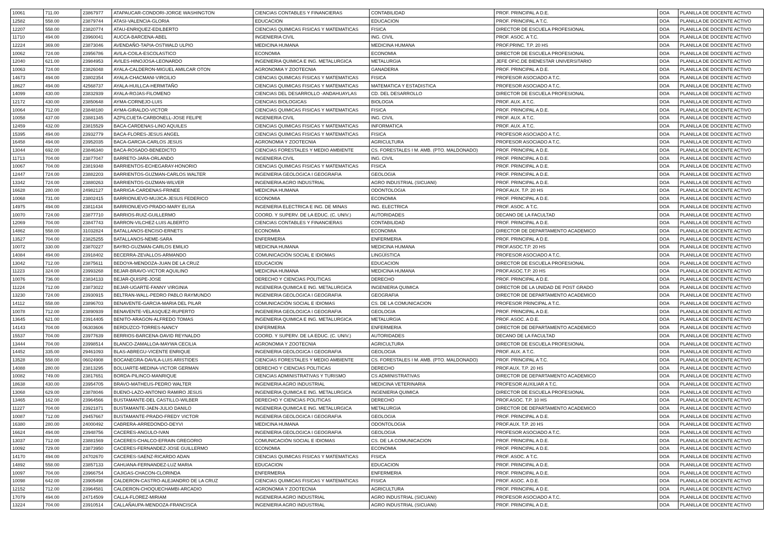| 10061 | 711.00 | 23867977 | ATAPAUCAR-CONDORI-JORGE WASHINGTON | CIENCIAS CONTABLES Y FINANCIERAS | CONTABILIDAD | PROF. PRINCIPAL A D.E. | DOA | PLANILLA DE DOCENTE ACTIVO |
| 12582 | 558.00 | 23879744 | ATASI-VALENCIA-GLORIA | EDUCACION | EDUCACION | PROF. PRINCIPAL A T.C. | DOA | PLANILLA DE DOCENTE ACTIVO |
| 12207 | 558.00 | 23820774 | ATAU-ENRIQUEZ-EDILBERTO | CIENCIAS QUIMICAS FISICAS Y MATEMATICAS | FISICA | DIRECTOR DE ESCUELA PROFESIONAL | DOA | PLANILLA DE DOCENTE ACTIVO |
| 11710 | 494.00 | 23960041 | AUCCA-BARCENA-ABEL | INGENIERIA CIVIL | ING. CIVIL | PROF. ASOC. A T.C. | DOA | PLANILLA DE DOCENTE ACTIVO |
| 12224 | 369.00 | 23873046 | AVENDAÑO-TAPIA-OSTWALD ULPIO | MEDICINA HUMANA | MEDICINA HUMANA | PROF.PRINC. T.P. 20 HS | DOA | PLANILLA DE DOCENTE ACTIVO |
| 10062 | 724.00 | 23956786 | AVILA-COILA-ESCOLASTICO | ECONOMIA | ECONOMIA | DIRECTOR DE ESCUELA PROFESIONAL | DOA | PLANILLA DE DOCENTE ACTIVO |
| 12040 | 621.00 | 23984953 | AVILES-HINOJOSA-LEONARDO | INGENIERIA QUIMICA E ING. METALURGICA | METALURGIA | JEFE OFIC.DE BIENESTAR UNIVERSITARIO | DOA | PLANILLA DE DOCENTE ACTIVO |
| 10063 | 724.00 | 23826048 | AYALA-CALDERON-MIGUEL AMILCAR OTON | AGRONOMIA Y ZOOTECNIA | GANADERIA | PROF. PRINCIPAL A D.E. | DOA | PLANILLA DE DOCENTE ACTIVO |
| 14673 | 494.00 | 23802354 | AYALA-CHACMANI-VIRGILIO | CIENCIAS QUIMICAS FISICAS Y MATEMATICAS | FISICA | PROFESOR ASOCIADO A T.C. | DOA | PLANILLA DE DOCENTE ACTIVO |
| 18627 | 494.00 | 42568737 | AYALA-HUILLCA-HERMITAÑO | CIENCIAS QUIMICAS FISICAS Y MATEMATICAS | MATEMATICA Y ESTADISTICA | PROFESOR ASOCIADO A T.C. | DOA | PLANILLA DE DOCENTE ACTIVO |
| 14099 | 430.00 | 23832939 | AYALA-ROJAS-FILOMENO | CIENCIAS DEL DESARROLLO -ANDAHUAYLAS | CD. DEL DESARROLLO | DIRECTOR DE ESCUELA PROFESIONAL | DOA | PLANILLA DE DOCENTE ACTIVO |
| 12172 | 430.00 | 23850648 | AYMA-CORNEJO-LUIS | CIENCIAS BIOLOGICAS | BIOLOGIA | PROF. AUX. A T.C. | DOA | PLANILLA DE DOCENTE ACTIVO |
| 10064 | 712.00 | 23848180 | AYMA-GIRALDO-VICTOR | CIENCIAS QUIMICAS FISICAS Y MATEMATICAS | FISICA | PROF. PRINCIPAL A D.E. | DOA | PLANILLA DE DOCENTE ACTIVO |
| 10058 | 437.00 | 23881345 | AZPILCUETA-CARBONELL-JOSE FELIPE | INGENIERIA CIVIL | ING. CIVIL | PROF. AUX. A T.C. | DOA | PLANILLA DE DOCENTE ACTIVO |
| 12459 | 432.00 | 23815529 | BACA-CARDENAS-LINO AQUILES | CIENCIAS QUIMICAS FISICAS Y MATEMATICAS | INFORMATICA | PROF. AUX. A T.C. | DOA | PLANILLA DE DOCENTE ACTIVO |
| 15395 | 494.00 | 23932779 | BACA-FLORES-JESUS ANGEL | CIENCIAS QUIMICAS FISICAS Y MATEMATICAS | FISICA | PROFESOR ASOCIADO A T.C. | DOA | PLANILLA DE DOCENTE ACTIVO |
| 16458 | 494.00 | 23952035 | BACA-GARCIA-CARLOS JESUS | AGRONOMIA Y ZOOTECNIA | AGRICULTURA | PROFESOR ASOCIADO A T.C. | DOA | PLANILLA DE DOCENTE ACTIVO |
| 13044 | 692.00 | 23846340 | BACA-ROSADO-BENEDICTO | CIENCIAS FORESTALES Y MEDIO AMBIENTE | CS. FORESTALES I M. AMB. (PTO. MALDONADO) | PROF. PRINCIPAL A D.E. | DOA | PLANILLA DE DOCENTE ACTIVO |
| 11713 | 704.00 | 23877047 | BARRETO-JARA-ORLANDO | INGENIERIA CIVIL | ING. CIVIL | PROF. PRINCIPAL A D.E. | DOA | PLANILLA DE DOCENTE ACTIVO |
| 10067 | 704.00 | 23819348 | BARRIENTOS-ECHEGARAY-HONORIO | CIENCIAS QUIMICAS FISICAS Y MATEMATICAS | FISICA | PROF. PRINCIPAL A D.E. | DOA | PLANILLA DE DOCENTE ACTIVO |
| 12447 | 724.00 | 23882203 | BARRIENTOS-GUZMAN-CARLOS WALTER | INGENIERIA GEOLOGICA I GEOGRAFIA | GEOLOGIA | PROF. PRINCIPAL A D.E. | DOA | PLANILLA DE DOCENTE ACTIVO |
| 13342 | 724.00 | 23880263 | BARRIENTOS-GUZMAN-WILVER | INGENIERIA AGRO INDUSTRIAL | AGRO INDUSTRIAL (SICUANI) | PROF. PRINCIPAL A D.E. | DOA | PLANILLA DE DOCENTE ACTIVO |
| 16628 | 280.00 | 24982127 | BARRIGA-CARDENAS-FRINEE | MEDICINA HUMANA | ODONTOLOGIA | PROF.AUX. T.P. 20 HS | DOA | PLANILLA DE DOCENTE ACTIVO |
| 10068 | 731.00 | 23802415 | BARRIONUEVO-MUJICA-JESUS FEDERICO | ECONOMIA | ECONOMIA | PROF. PRINCIPAL A D.E. | DOA | PLANILLA DE DOCENTE ACTIVO |
| 14975 | 494.00 | 23811434 | BARRIONUEVO-PRADO-MARY ELISA | INGENIERIA ELECTRICA E ING. DE MINAS | ING. ELECTRICA | PROF. ASOC. A T.C. | DOA | PLANILLA DE DOCENTE ACTIVO |
| 10070 | 724.00 | 23877710 | BARRIOS-RUIZ-GUILLERMO | COORD. Y SUPERV. DE LA EDUC. (C. UNIV.) | AUTORIDADES | DECANO DE LA FACULTAD | DOA | PLANILLA DE DOCENTE ACTIVO |
| 12069 | 704.00 | 23847743 | BARRON-VILCHEZ-LUIS ALBERTO | CIENCIAS CONTABLES Y FINANCIERAS | CONTABILIDAD | PROF. PRINCIPAL A D.E. | DOA | PLANILLA DE DOCENTE ACTIVO |
| 14862 | 558.00 | 31032824 | BATALLANOS-ENCISO-ERNETS | ECONOMIA | ECONOMIA | DIRECTOR DE DEPARTAMENTO ACADEMICO | DOA | PLANILLA DE DOCENTE ACTIVO |
| 13527 | 704.00 | 23825255 | BATALLANOS-NEME-SARA | ENFERMERIA | ENFERMERIA | PROF. PRINCIPAL A D.E. | DOA | PLANILLA DE DOCENTE ACTIVO |
| 10072 | 330.00 | 23870227 | BAYRO-GUZMAN-CARLOS EMILIO | MEDICINA HUMANA | MEDICINA HUMANA | PROF.ASOC.T.P. 20 HS | DOA | PLANILLA DE DOCENTE ACTIVO |
| 14084 | 494.00 | 23918402 | BECERRA-ZEVALLOS-ARMANDO | COMUNICACIÓN SOCIAL E IDIOMAS | LINGÜÍSTICA | PROFESOR ASOCIADO A T.C. | DOA | PLANILLA DE DOCENTE ACTIVO |
| 13042 | 712.00 | 23875611 | BEDOYA-MENDOZA-JUAN DE LA CRUZ | EDUCACION | EDUCACION | DIRECTOR DE ESCUELA PROFESIONAL | DOA | PLANILLA DE DOCENTE ACTIVO |
| 11223 | 324.00 | 23993268 | BEJAR-BRAVO-VICTOR AQUILINO | MEDICINA HUMANA | MEDICINA HUMANA | PROF.ASOC.T.P. 20 HS | DOA | PLANILLA DE DOCENTE ACTIVO |
| 10076 | 736.00 | 23834133 | BEJAR-QUISPE-JOSE | DERECHO Y CIENCIAS POLITICAS | DERECHO | PROF. PRINCIPAL A D.E. | DOA | PLANILLA DE DOCENTE ACTIVO |
| 11224 | 712.00 | 23873022 | BEJAR-UGARTE-FANNY VIRGINIA | INGENIERIA QUIMICA E ING. METALURGICA | INGENIERIA QUIMICA | DIRECTOR DE LA UNIDAD DE POST GRADO | DOA | PLANILLA DE DOCENTE ACTIVO |
| 13230 | 724.00 | 23930915 | BELTRAN-WALL-PEDRO PABLO RAYMUNDO | INGENIERIA GEOLOGICA I GEOGRAFIA | GEOGRAFIA | DIRECTOR DE DEPARTAMENTO ACADEMICO | DOA | PLANILLA DE DOCENTE ACTIVO |
| 14112 | 558.00 | 23896703 | BENAVENTE-GARCIA-MARIA DEL PILAR | COMUNICACIÓN SOCIAL E IDIOMAS | CS. DE LA COMUNICACION | PROFESOR PRINCIPAL A T.C. | DOA | PLANILLA DE DOCENTE ACTIVO |
| 10078 | 712.00 | 23890939 | BENAVENTE-VELASQUEZ-RUPERTO | INGENIERIA GEOLOGICA I GEOGRAFIA | GEOLOGIA | PROF. PRINCIPAL A D.E. | DOA | PLANILLA DE DOCENTE ACTIVO |
| 13645 | 621.00 | 23914405 | BENITO-ARAGON-ALFREDO TOMAS | INGENIERIA QUIMICA E ING. METALURGICA | METALURGIA | PROF. ASOC. A D.E. | DOA | PLANILLA DE DOCENTE ACTIVO |
| 14143 | 704.00 | 06303606 | BERDUZCO-TORRES-NANCY | ENFERMERIA | ENFERMERIA | DIRECTOR DE DEPARTAMENTO ACADEMICO | DOA | PLANILLA DE DOCENTE ACTIVO |
| 15537 | 704.00 | 23977639 | BERRIOS-BARCENA-DAVID REYNALDO | COORD. Y SUPERV. DE LA EDUC. (C. UNIV.) | AUTORIDADES | DECANO DE LA FACULTAD | DOA | PLANILLA DE DOCENTE ACTIVO |
| 13444 | 704.00 | 23998514 | BLANCO-ZAMALLOA-MAYWA CECILIA | AGRONOMIA Y ZOOTECNIA | AGRICULTURA | DIRECTOR DE ESCUELA PROFESIONAL | DOA | PLANILLA DE DOCENTE ACTIVO |
| 14452 | 335.00 | 29461093 | BLAS-ABREGU-VICENTE ENRIQUE | INGENIERIA GEOLOGICA I GEOGRAFIA | GEOLOGIA | PROF. AUX. A T.C. | DOA | PLANILLA DE DOCENTE ACTIVO |
| 13528 | 558.00 | 06024908 | BOCANEGRA-DAVILA-LUIS ARISTIDES | CIENCIAS FORESTALES Y MEDIO AMBIENTE | CS. FORESTALES I M. AMB. (PTO. MALDONADO) | PROF. PRINCIPAL A T.C. | DOA | PLANILLA DE DOCENTE ACTIVO |
| 14088 | 280.00 | 23813295 | BOLUARTE-MEDINA-VICTOR GERMAN | DERECHO Y CIENCIAS POLITICAS | DERECHO | PROF.AUX. T.P. 20 HS | DOA | PLANILLA DE DOCENTE ACTIVO |
| 10082 | 749.00 | 23817651 | BORDA-PILINCO-MANRIQUE | CIENCIAS ADMINISTRATIVAS Y TURISMO | CS ADMINISTRATIVAS | DIRECTOR DE DEPARTAMENTO ACADEMICO | DOA | PLANILLA DE DOCENTE ACTIVO |
| 18638 | 430.00 | 23954705 | BRAVO-MATHEUS-PEDRO WALTER | INGENIERIA AGRO INDUSTRIAL | MEDICINA VETERINARIA | PROFESOR AUXILIAR A T.C. | DOA | PLANILLA DE DOCENTE ACTIVO |
| 13068 | 629.00 | 23878046 | BUENO-LAZO-ANTONIO RAMIRO JESUS | INGENIERIA QUIMICA E ING. METALURGICA | INGENIERIA QUIMICA | DIRECTOR DE ESCUELA PROFESIONAL | DOA | PLANILLA DE DOCENTE ACTIVO |
| 13465 | 162.00 | 23964566 | BUSTAMANTE-DEL CASTILLO-WILBER | DERECHO Y CIENCIAS POLITICAS | DERECHO | PROF.ASOC. T.P. 10 HS | DOA | PLANILLA DE DOCENTE ACTIVO |
| 11227 | 704.00 | 23921871 | BUSTAMANTE-JAEN-JULIO DANILO | INGENIERIA QUIMICA E ING. METALURGICA | METALURGIA | DIRECTOR DE DEPARTAMENTO ACADEMICO | DOA | PLANILLA DE DOCENTE ACTIVO |
| 10087 | 712.00 | 29457667 | BUSTAMANTE-PRADO-FREDY VICTOR | INGENIERIA GEOLOGICA I GEOGRAFIA | GEOLOGIA | PROF. PRINCIPAL A D.E. | DOA | PLANILLA DE DOCENTE ACTIVO |
| 16380 | 280.00 | 24000492 | CABRERA-ARREDONDO-DEYVI | MEDICINA HUMANA | ODONTOLOGIA | PROF.AUX. T.P. 20 HS | DOA | PLANILLA DE DOCENTE ACTIVO |
| 16624 | 494.00 | 23948756 | CACERES-ANGULO-IVAN | INGENIERIA GEOLOGICA I GEOGRAFIA | GEOLOGIA | PROFESOR ASOCIADO A T.C. | DOA | PLANILLA DE DOCENTE ACTIVO |
| 13037 | 712.00 | 23881569 | CACERES-CHALCO-EFRAIN GREGORIO | COMUNICACIÓN SOCIAL E IDIOMAS | CS. DE LA COMUNICACION | PROF. PRINCIPAL A D.E. | DOA | PLANILLA DE DOCENTE ACTIVO |
| 10092 | 729.00 | 23873950 | CACERES-FERNANDEZ-JOSE GUILLERMO | ECONOMIA | ECONOMIA | PROF. PRINCIPAL A D.E. | DOA | PLANILLA DE DOCENTE ACTIVO |
| 14170 | 494.00 | 24702670 | CACERES-SAENZ-RICARDO ADAN | CIENCIAS QUIMICAS FISICAS Y MATEMATICAS | FISICA | PROF. ASOC. A T.C. | DOA | PLANILLA DE DOCENTE ACTIVO |
| 14892 | 558.00 | 23857133 | CAHUANA-FERNANDEZ-LUZ MARIA | EDUCACION | EDUCACION | PROF. PRINCIPAL A D.E. | DOA | PLANILLA DE DOCENTE ACTIVO |
| 10097 | 704.00 | 23966754 | CAJIGAS-CHACON-CLORINDA | ENFERMERIA | ENFERMERIA | PROF. PRINCIPAL A D.E. | DOA | PLANILLA DE DOCENTE ACTIVO |
| 10098 | 642.00 | 23905498 | CALDERON-CASTRO-ALEJANDRO DE LA CRUZ | CIENCIAS QUIMICAS FISICAS Y MATEMATICAS | FISICA | PROF. ASOC. A D.E. | DOA | PLANILLA DE DOCENTE ACTIVO |
| 12152 | 712.00 | 23964581 | CALDERON-CHOQUECHAMBI-ARCADIO | AGRONOMIA Y ZOOTECNIA | AGRICULTURA | PROF. PRINCIPAL A D.E. | DOA | PLANILLA DE DOCENTE ACTIVO |
| 17079 | 494.00 | 24714509 | CALLA-FLOREZ-MIRIAM | INGENIERIA AGRO INDUSTRIAL | AGRO INDUSTRIAL (SICUANI) | PROFESOR ASOCIADO A T.C. | DOA | PLANILLA DE DOCENTE ACTIVO |
| 13224 | 704.00 | 23910514 | CALLAÑAUPA-MENDOZA-FRANCISCA | INGENIERIA AGRO INDUSTRIAL | AGRO INDUSTRIAL (SICUANI) | PROF. PRINCIPAL A D.E. | DOA | PLANILLA DE DOCENTE ACTIVO |